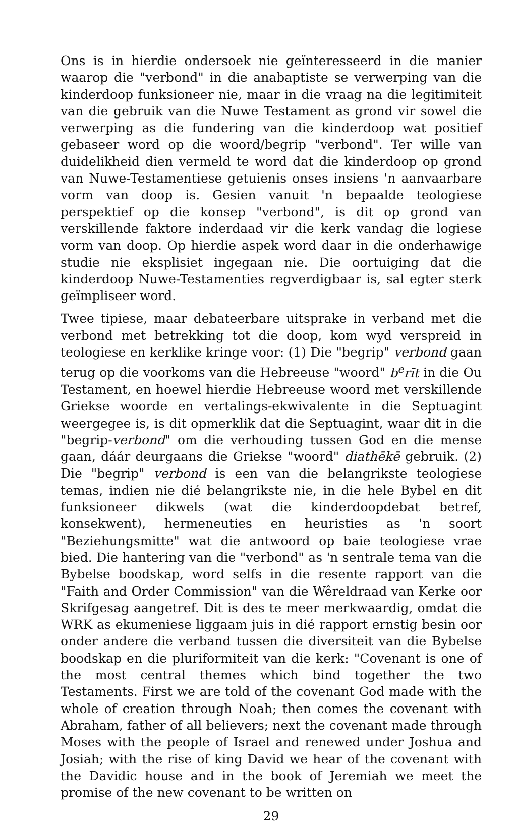Ons is in hierdie ondersoek nie geïnteresseerd in die manier waarop die "verbond" in die anabaptiste se verwerping van die kinderdoop funksioneer nie, maar in die vraag na die legitimiteit van die gebruik van die Nuwe Testament as grond vir sowel die verwerping as die fundering van die kinderdoop wat positief gebaseer word op die woord/begrip "verbond". Ter wille van duidelikheid dien vermeld te word dat die kinderdoop op grond van Nuwe-Testamentiese getuienis onses insiens 'n aanvaarbare vorm van doop is. Gesien vanuit 'n bepaalde teologiese perspektief op die konsep "verbond", is dit op grond van verskillende faktore inderdaad vir die kerk vandag die logiese vorm van doop. Op hierdie aspek word daar in die onderhawige studie nie eksplisiet ingegaan nie. Die oortuiging dat die kinderdoop Nuwe-Testamenties regverdigbaar is, sal egter sterk geïmpliseer word.
Twee tipiese, maar debateerbare uitsprake in verband met die verbond met betrekking tot die doop, kom wyd verspreid in teologiese en kerklike kringe voor: (1) Die "begrip" verbond gaan terug op die voorkoms van die Hebreeuse "woord" b<sup>e</sup>rīt in die Ou Testament, en hoewel hierdie Hebreeuse woord met verskillende Griekse woorde en vertalings-ekwivalente in die Septuagint weergegee is, is dit opmerklik dat die Septuagint, waar dit in die "begrip-verbond" om die verhouding tussen God en die mense gaan, dáár deurgaans die Griekse "woord" diathēkē gebruik. (2) Die "begrip" verbond is een van die belangrikste teologiese temas, indien nie dié belangrikste nie, in die hele Bybel en dit funksioneer dikwels (wat die kinderdoopdebat betref, konsekwent), hermeneuties en heuristies as 'n soort "Beziehungsmitte" wat die antwoord op baie teologiese vrae bied. Die hantering van die "verbond" as 'n sentrale tema van die Bybelse boodskap, word selfs in die resente rapport van die "Faith and Order Commission" van die Wêreldraad van Kerke oor Skrifgesag aangetref. Dit is des te meer merkwaardig, omdat die WRK as ekumeniese liggaam juis in dié rapport ernstig besin oor onder andere die verband tussen die diversiteit van die Bybelse boodskap en die pluriformiteit van die kerk: "Covenant is one of the most central themes which bind together the two Testaments. First we are told of the covenant God made with the whole of creation through Noah; then comes the covenant with Abraham, father of all believers; next the covenant made through Moses with the people of Israel and renewed under Joshua and Josiah; with the rise of king David we hear of the covenant with the Davidic house and in the book of Jeremiah we meet the promise of the new covenant to be written on
29